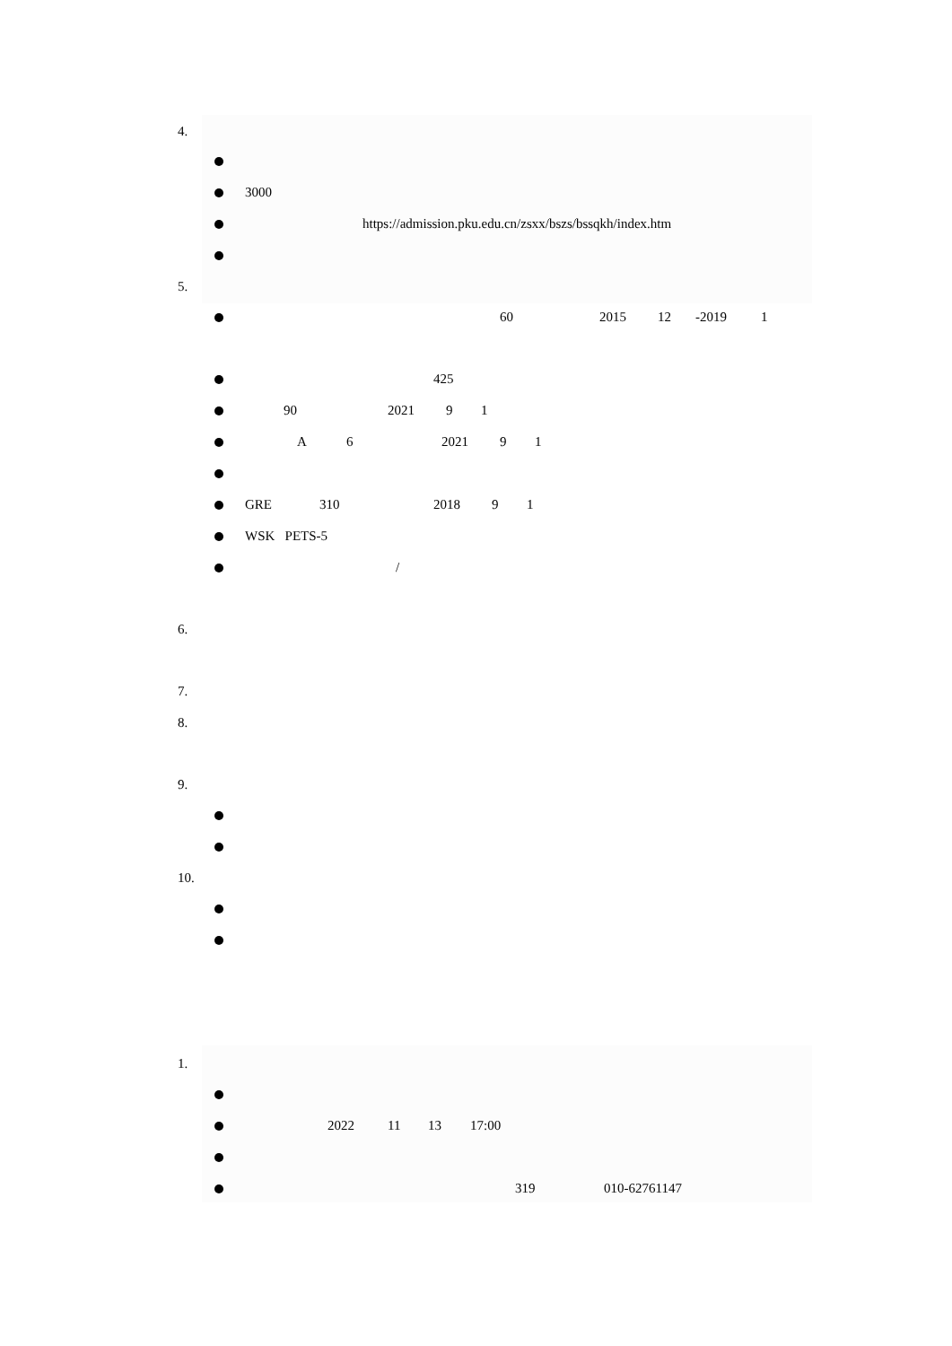4.
3000
https://admission.pku.edu.cn/zsxx/bszs/bssqkh/index.htm
5.
60
2015
12
-2019
1
425
90
2021
9
1
A
6
2021
9
1
GRE
310
2018
9
1
WSK PETS-5
/
6.
7.
8.
9.
10.
1.
2022
11
13
17:00
319
010-62761147